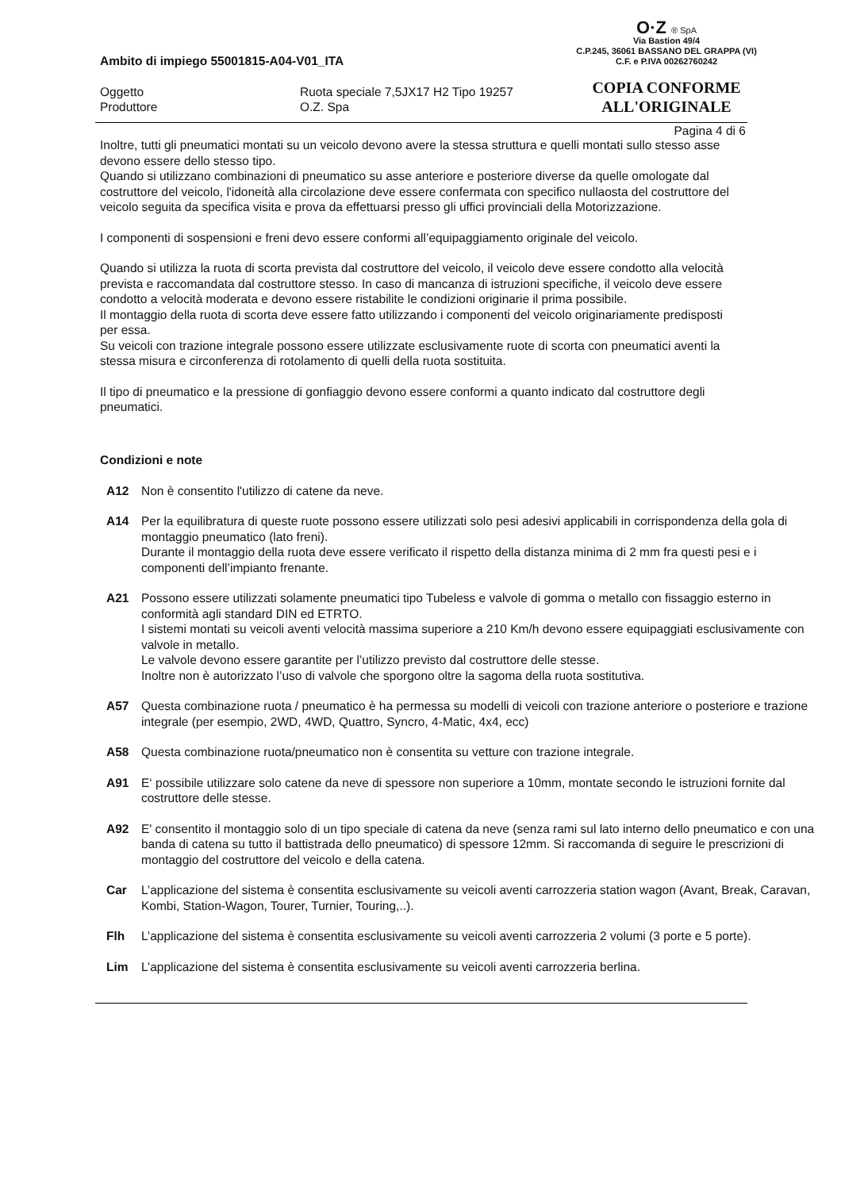O·Z ® SpA
Via Bastion 49/4
C.P.245, 36061 BASSANO DEL GRAPPA (VI)
C.F. e P.IVA 00262760242
COPIA CONFORME
ALL'ORIGINALE
Ambito di impiego 55001815-A04-V01_ITA
Oggetto Ruota speciale 7,5JX17 H2 Tipo 19257
Produttore O.Z. Spa
Pagina 4 di 6
Inoltre, tutti gli pneumatici montati su un veicolo devono avere la stessa struttura e quelli montati sullo stesso asse devono essere dello stesso tipo.
Quando si utilizzano combinazioni di pneumatico su asse anteriore e posteriore diverse da quelle omologate dal costruttore del veicolo, l'idoneità alla circolazione deve essere confermata con specifico nullaosta del costruttore del veicolo seguita da specifica visita e prova da effettuarsi presso gli uffici provinciali della Motorizzazione.
I componenti di sospensioni e freni devo essere conformi all’equipaggiamento originale del veicolo.
Quando si utilizza la ruota di scorta prevista dal costruttore del veicolo, il veicolo deve essere condotto alla velocità prevista e raccomandata dal costruttore stesso. In caso di mancanza di istruzioni specifiche, il veicolo deve essere condotto a velocità moderata e devono essere ristabilite le condizioni originarie il prima possibile.
Il montaggio della ruota di scorta deve essere fatto utilizzando i componenti del veicolo originariamente predisposti per essa.
Su veicoli con trazione integrale possono essere utilizzate esclusivamente ruote di scorta con pneumatici aventi la stessa misura e circonferenza di rotolamento di quelli della ruota sostituita.
Il tipo di pneumatico e la pressione di gonfiaggio devono essere conformi a quanto indicato dal costruttore degli pneumatici.
Condizioni e note
A12 Non è consentito l'utilizzo di catene da neve.
A14 Per la equilibratura di queste ruote possono essere utilizzati solo pesi adesivi applicabili in corrispondenza della gola di montaggio pneumatico (lato freni).
Durante il montaggio della ruota deve essere verificato il rispetto della distanza minima di 2 mm fra questi pesi e i componenti dell’impianto frenante.
A21 Possono essere utilizzati solamente pneumatici tipo Tubeless e valvole di gomma o metallo con fissaggio esterno in conformità agli standard DIN ed ETRTO.
I sistemi montati su veicoli aventi velocità massima superiore a 210 Km/h devono essere equipaggiati esclusivamente con valvole in metallo.
Le valvole devono essere garantite per l’utilizzo previsto dal costruttore delle stesse.
Inoltre non è autorizzato l’uso di valvole che sporgono oltre la sagoma della ruota sostitutiva.
A57 Questa combinazione ruota / pneumatico è ha permessa su modelli di veicoli con trazione anteriore o posteriore e trazione integrale (per esempio, 2WD, 4WD, Quattro, Syncro, 4-Matic, 4x4, ecc)
A58 Questa combinazione ruota/pneumatico non è consentita su vetture con trazione integrale.
A91 E‘ possibile utilizzare solo catene da neve di spessore non superiore a 10mm, montate secondo le istruzioni fornite dal costruttore delle stesse.
A92 E' consentito il montaggio solo di un tipo speciale di catena da neve (senza rami sul lato interno dello pneumatico e con una banda di catena su tutto il battistrada dello pneumatico) di spessore 12mm. Si raccomanda di seguire le prescrizioni di montaggio del costruttore del veicolo e della catena.
Car L’applicazione del sistema è consentita esclusivamente su veicoli aventi carrozzeria station wagon (Avant, Break, Caravan, Kombi, Station-Wagon, Tourer, Turnier, Touring,..).
Flh L’applicazione del sistema è consentita esclusivamente su veicoli aventi carrozzeria 2 volumi (3 porte e 5 porte).
Lim L’applicazione del sistema è consentita esclusivamente su veicoli aventi carrozzeria berlina.